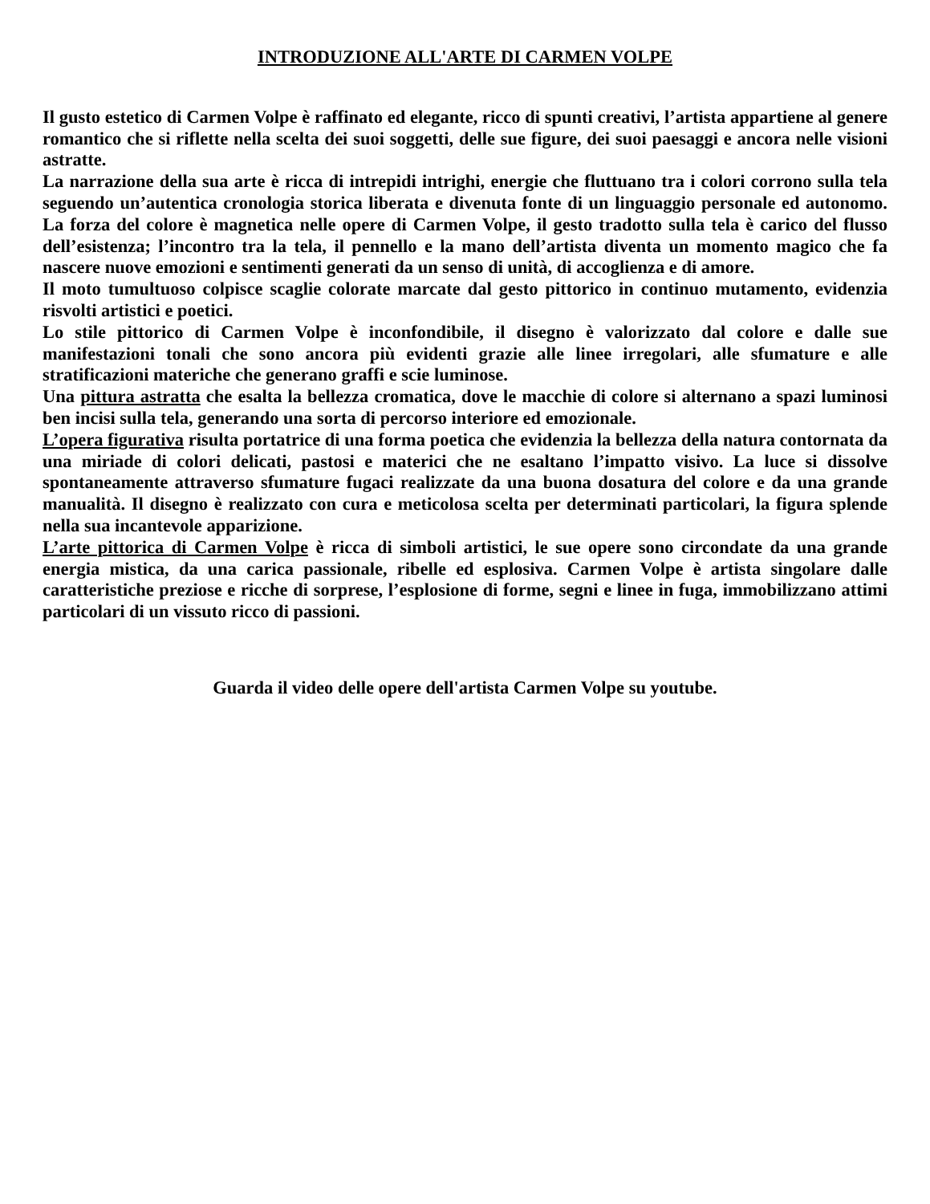INTRODUZIONE ALL'ARTE DI CARMEN VOLPE
Il gusto estetico di Carmen Volpe è raffinato ed elegante, ricco di spunti creativi, l’artista appartiene al genere romantico che si riflette nella scelta dei suoi soggetti, delle sue figure, dei suoi paesaggi e ancora nelle visioni astratte.
La narrazione della sua arte è ricca di intrepidi intrighi, energie che fluttuano tra i colori corrono sulla tela seguendo un’autentica cronologia storica liberata e divenuta fonte di un linguaggio personale ed autonomo. La forza del colore è magnetica nelle opere di Carmen Volpe, il gesto tradotto sulla tela è carico del flusso dell’esistenza; l’incontro tra la tela, il pennello e la mano dell’artista diventa un momento magico che fa nascere nuove emozioni e sentimenti generati da un senso di unità, di accoglienza e di amore.
Il moto tumultuoso colpisce scaglie colorate marcate dal gesto pittorico in continuo mutamento, evidenzia risvolti artistici e poetici.
Lo stile pittorico di Carmen Volpe è inconfondibile, il disegno è valorizzato dal colore e dalle sue manifestazioni tonali che sono ancora più evidenti grazie alle linee irregolari, alle sfumature e alle stratificazioni materiche che generano graffi e scie luminose.
Una pittura astratta che esalta la bellezza cromatica, dove le macchie di colore si alternano a spazi luminosi ben incisi sulla tela, generando una sorta di percorso interiore ed emozionale.
L’opera figurativa risulta portatrice di una forma poetica che evidenzia la bellezza della natura contornata da una miriade di colori delicati, pastosi e materici che ne esaltano l’impatto visivo. La luce si dissolve spontaneamente attraverso sfumature fugaci realizzate da una buona dosatura del colore e da una grande manualità. Il disegno è realizzato con cura e meticolosa scelta per determinati particolari, la figura splende nella sua incantevole apparizione.
L’arte pittorica di Carmen Volpe è ricca di simboli artistici, le sue opere sono circondate da una grande energia mistica, da una carica passionale, ribelle ed esplosiva. Carmen Volpe è artista singolare dalle caratteristiche preziose e ricche di sorprese, l’esplosione di forme, segni e linee in fuga, immobilizzano attimi particolari di un vissuto ricco di passioni.
Guarda il video delle opere dell'artista Carmen Volpe su youtube.